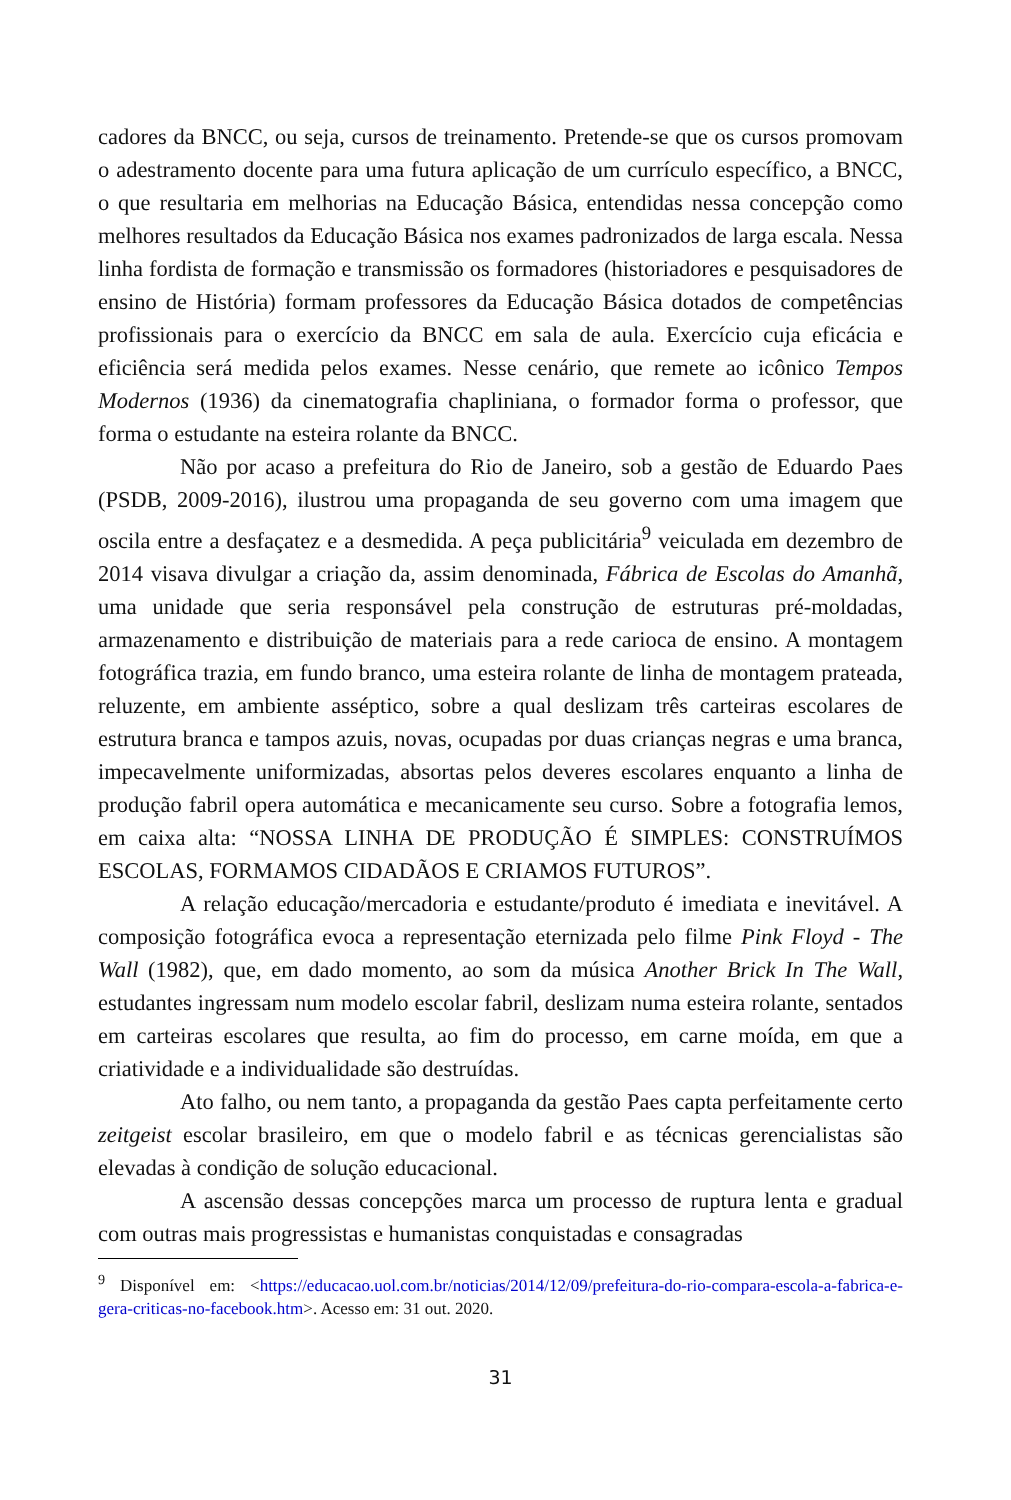cadores da BNCC, ou seja, cursos de treinamento. Pretende-se que os cursos promovam o adestramento docente para uma futura aplicação de um currículo específico, a BNCC, o que resultaria em melhorias na Educação Básica, entendidas nessa concepção como melhores resultados da Educação Básica nos exames padronizados de larga escala. Nessa linha fordista de formação e transmissão os formadores (historiadores e pesquisadores de ensino de História) formam professores da Educação Básica dotados de competências profissionais para o exercício da BNCC em sala de aula. Exercício cuja eficácia e eficiência será medida pelos exames. Nesse cenário, que remete ao icônico Tempos Modernos (1936) da cinematografia chapliniana, o formador forma o professor, que forma o estudante na esteira rolante da BNCC.
Não por acaso a prefeitura do Rio de Janeiro, sob a gestão de Eduardo Paes (PSDB, 2009-2016), ilustrou uma propaganda de seu governo com uma imagem que oscila entre a desfaçatez e a desmedida. A peça publicitária<sup>9</sup> veiculada em dezembro de 2014 visava divulgar a criação da, assim denominada, Fábrica de Escolas do Amanhã, uma unidade que seria responsável pela construção de estruturas pré-moldadas, armazenamento e distribuição de materiais para a rede carioca de ensino. A montagem fotográfica trazia, em fundo branco, uma esteira rolante de linha de montagem prateada, reluzente, em ambiente asséptico, sobre a qual deslizam três carteiras escolares de estrutura branca e tampos azuis, novas, ocupadas por duas crianças negras e uma branca, impecavelmente uniformizadas, absortas pelos deveres escolares enquanto a linha de produção fabril opera automática e mecanicamente seu curso. Sobre a fotografia lemos, em caixa alta: “NOSSA LINHA DE PRODUÇÃO É SIMPLES: CONSTRUÍMOS ESCOLAS, FORMAMOS CIDADÃOS E CRIAMOS FUTUROS”.
A relação educação/mercadoria e estudante/produto é imediata e inevitável. A composição fotográfica evoca a representação eternizada pelo filme Pink Floyd - The Wall (1982), que, em dado momento, ao som da música Another Brick In The Wall, estudantes ingressam num modelo escolar fabril, deslizam numa esteira rolante, sentados em carteiras escolares que resulta, ao fim do processo, em carne moída, em que a criatividade e a individualidade são destruídas.
Ato falho, ou nem tanto, a propaganda da gestão Paes capta perfeitamente certo zeitgeist escolar brasileiro, em que o modelo fabril e as técnicas gerencialistas são elevadas à condição de solução educacional.
A ascensão dessas concepções marca um processo de ruptura lenta e gradual com outras mais progressistas e humanistas conquistadas e consagradas
<sup>9</sup> Disponível em: <https://educacao.uol.com.br/noticias/2014/12/09/prefeitura-do-rio-compara-escola-a-fabrica-e-gera-criticas-no-facebook.htm>. Acesso em: 31 out. 2020.
31